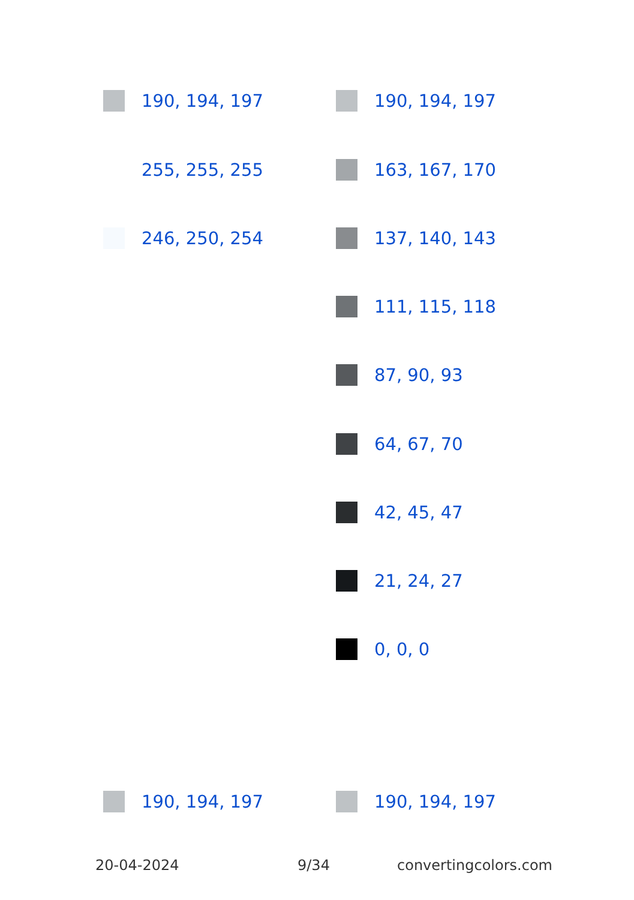190, 194, 197 190, 194, 197
255, 255, 255 163, 167, 170
246, 250, 254 137, 140, 143
111, 115, 118
87, 90, 93
64, 67, 70
42, 45, 47
21, 24, 27
0, 0, 0
190, 194, 197 190, 194, 197
20-04-2024 9/34 convertingcolors.com